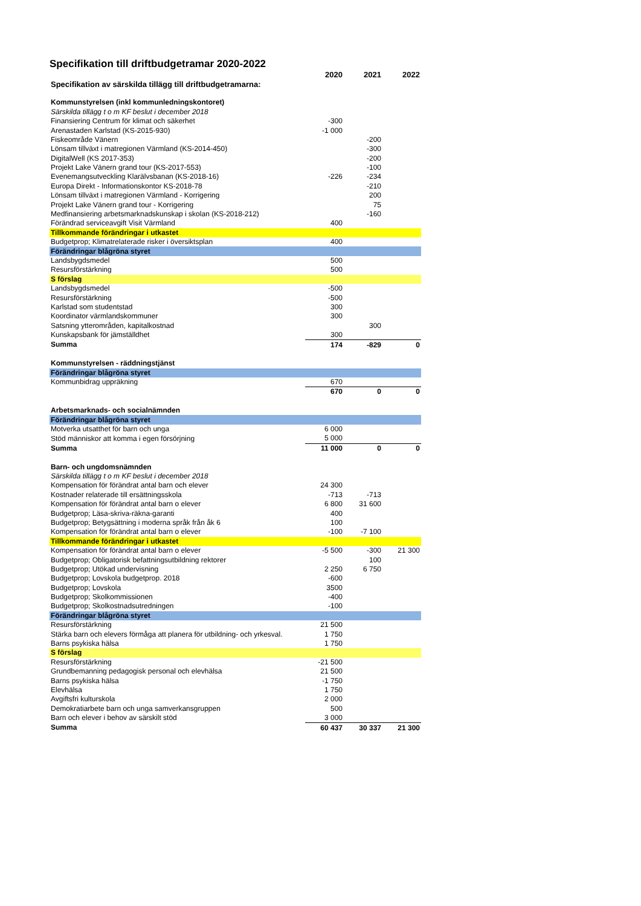Specifikation till driftbudgetramar 2020-2022
| | 2020 | 2021 | 2022 |
| --- | --- | --- | --- |
| Specifikation av särskilda tillägg till driftbudgetramarna: | | | |
| Kommunstyrelsen (inkl kommunledningskontoret) | | | |
| Särskilda tillägg t o m KF beslut i december 2018 | | | |
| Finansiering Centrum för klimat och säkerhet | -300 | | |
| Arenastaden Karlstad (KS-2015-930) | -1 000 | | |
| Fiskeområde Vänern | | -200 | |
| Lönsam tillväxt i matregionen Värmland (KS-2014-450) | | -300 | |
| DigitalWell (KS 2017-353) | | -200 | |
| Projekt Lake Vänern grand tour (KS-2017-553) | | -100 | |
| Evenemangsutveckling Klarälvsbanan (KS-2018-16) | -226 | -234 | |
| Europa Direkt - Informationskontor KS-2018-78 | | -210 | |
| Lönsam tillväxt i matregionen Värmland - Korrigering | | 200 | |
| Projekt Lake Vänern grand tour - Korrigering | | 75 | |
| Medfinansiering arbetsmarknadskunskap i skolan (KS-2018-212) | | -160 | |
| Förändrad serviceavgift Visit Värmland | 400 | | |
| Tillkommande förändringar i utkastet | | | |
| Budgetprop; Klimatrelaterade risker i översiktsplan | 400 | | |
| Förändringar blågröna styret | | | |
| Landsbygdsmedel | 500 | | |
| Resursförstärkning | 500 | | |
| S förslag | | | |
| Landsbygdsmedel | -500 | | |
| Resursförstärkning | -500 | | |
| Karlstad som studentstad | 300 | | |
| Koordinator värmlandskommuner | 300 | | |
| Satsning ytterområden, kapitalkostnad | | 300 | |
| Kunskapsbank för jämställdhet | 300 | | |
| Summa | 174 | -829 | 0 |
| Kommunstyrelsen - räddningstjänst | | | |
| Förändringar blågröna styret | | | |
| Kommunbidrag uppräkning | 670 | | |
| | 670 | 0 | 0 |
| Arbetsmarknads- och socialnämnden | | | |
| Förändringar blågröna styret | | | |
| Motverka utsatthet för barn och unga | 6 000 | | |
| Stöd människor att komma i egen försörjning | 5 000 | | |
| Summa | 11 000 | 0 | 0 |
| Barn- och ungdomsnämnden | | | |
| Särskilda tillägg t o m KF beslut i december 2018 | | | |
| Kompensation för förändrat antal barn och elever | 24 300 | | |
| Kostnader relaterade till ersättningsskola | -713 | -713 | |
| Kompensation för förändrat antal barn o elever | 6 800 | 31 600 | |
| Budgetprop; Läsa-skriva-räkna-garanti | 400 | | |
| Budgetprop; Betygsättning i moderna språk från åk 6 | 100 | | |
| Kompensation för förändrat antal barn o elever | -100 | -7 100 | |
| Tillkommande förändringar i utkastet | | | |
| Kompensation för förändrat antal barn o elever | -5 500 | -300 | 21 300 |
| Budgetprop; Obligatorisk befattningsutbildning rektorer | | 100 | |
| Budgetprop; Utökad undervisning | 2 250 | 6 750 | |
| Budgetprop; Lovskola budgetprop. 2018 | -600 | | |
| Budgetprop; Lovskola | 3500 | | |
| Budgetprop; Skolkommissionen | -400 | | |
| Budgetprop; Skolkostnadsutredningen | -100 | | |
| Förändringar blågröna styret | | | |
| Resursförstärkning | 21 500 | | |
| Stärka barn och elevers förmåga att planera för utbildning- och yrkesval. | 1 750 | | |
| Barns psykiska hälsa | 1 750 | | |
| S förslag | | | |
| Resursförstärkning | -21 500 | | |
| Grundbemanning pedagogisk personal och elevhälsa | 21 500 | | |
| Barns psykiska hälsa | -1 750 | | |
| Elevhälsa | 1 750 | | |
| Avgiftsfri kulturskola | 2 000 | | |
| Demokratiarbete barn och unga samverkansgruppen | 500 | | |
| Barn och elever i behov av särskilt stöd | 3 000 | | |
| Summa | 60 437 | 30 337 | 21 300 |